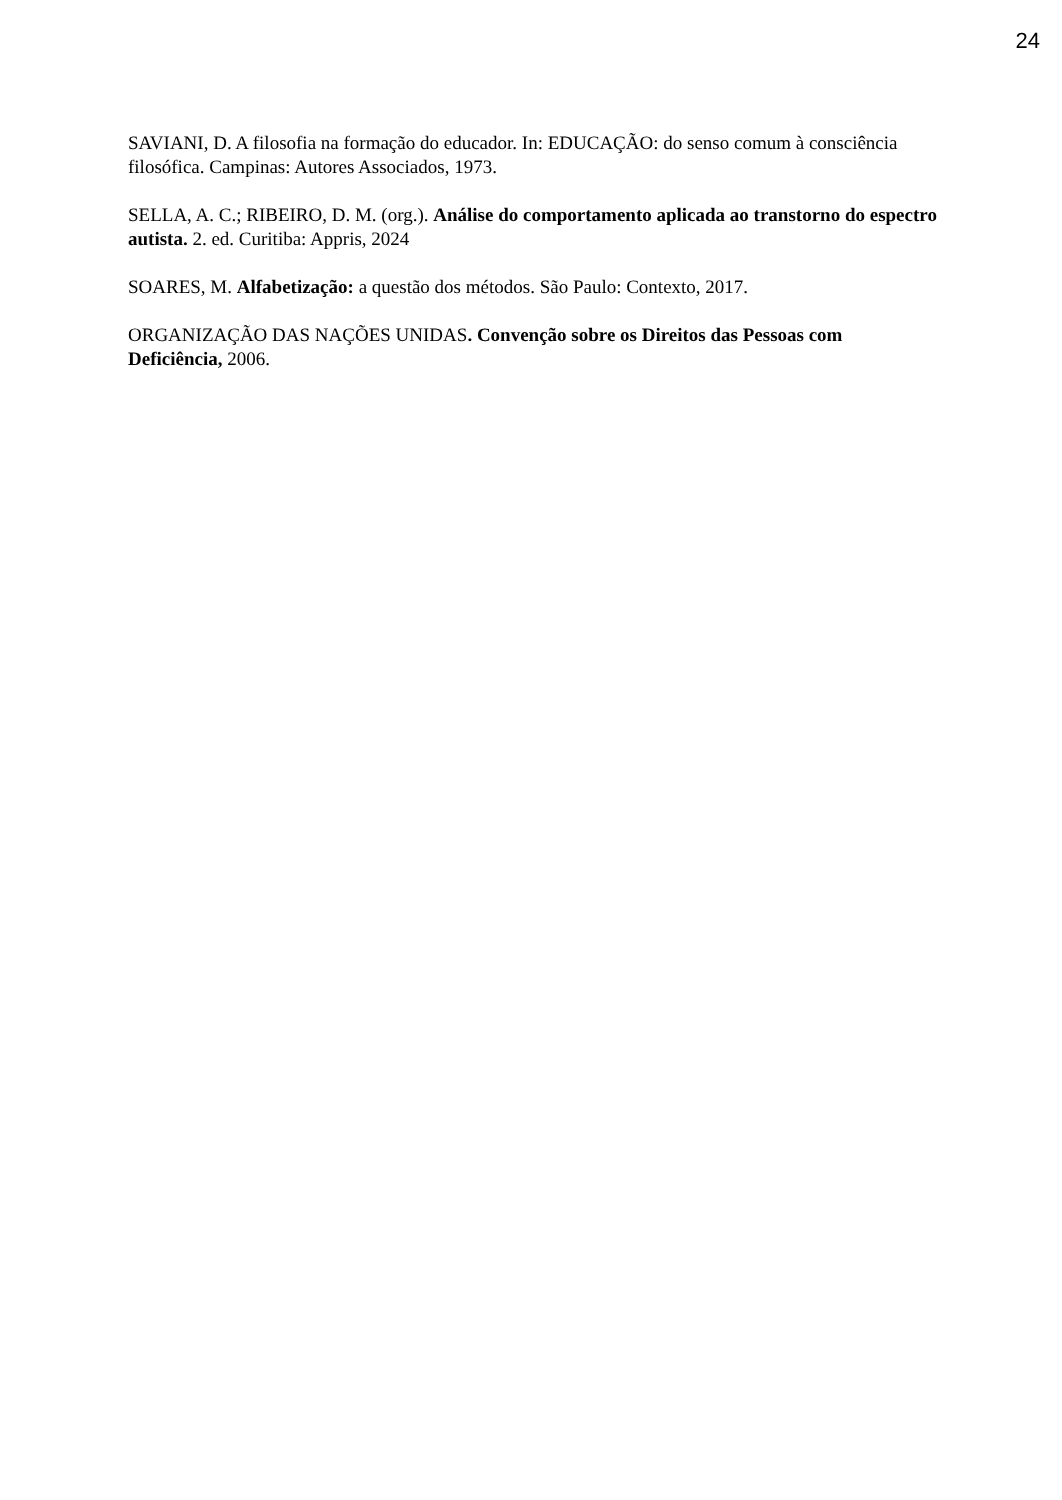24
SAVIANI, D. A filosofia na formação do educador. In: EDUCAÇÃO: do senso comum à consciência filosófica. Campinas: Autores Associados, 1973.
SELLA, A. C.; RIBEIRO, D. M. (org.). Análise do comportamento aplicada ao transtorno do espectro autista. 2. ed. Curitiba: Appris, 2024
SOARES, M. Alfabetização: a questão dos métodos. São Paulo: Contexto, 2017.
ORGANIZAÇÃO DAS NAÇÕES UNIDAS. Convenção sobre os Direitos das Pessoas com Deficiência, 2006.